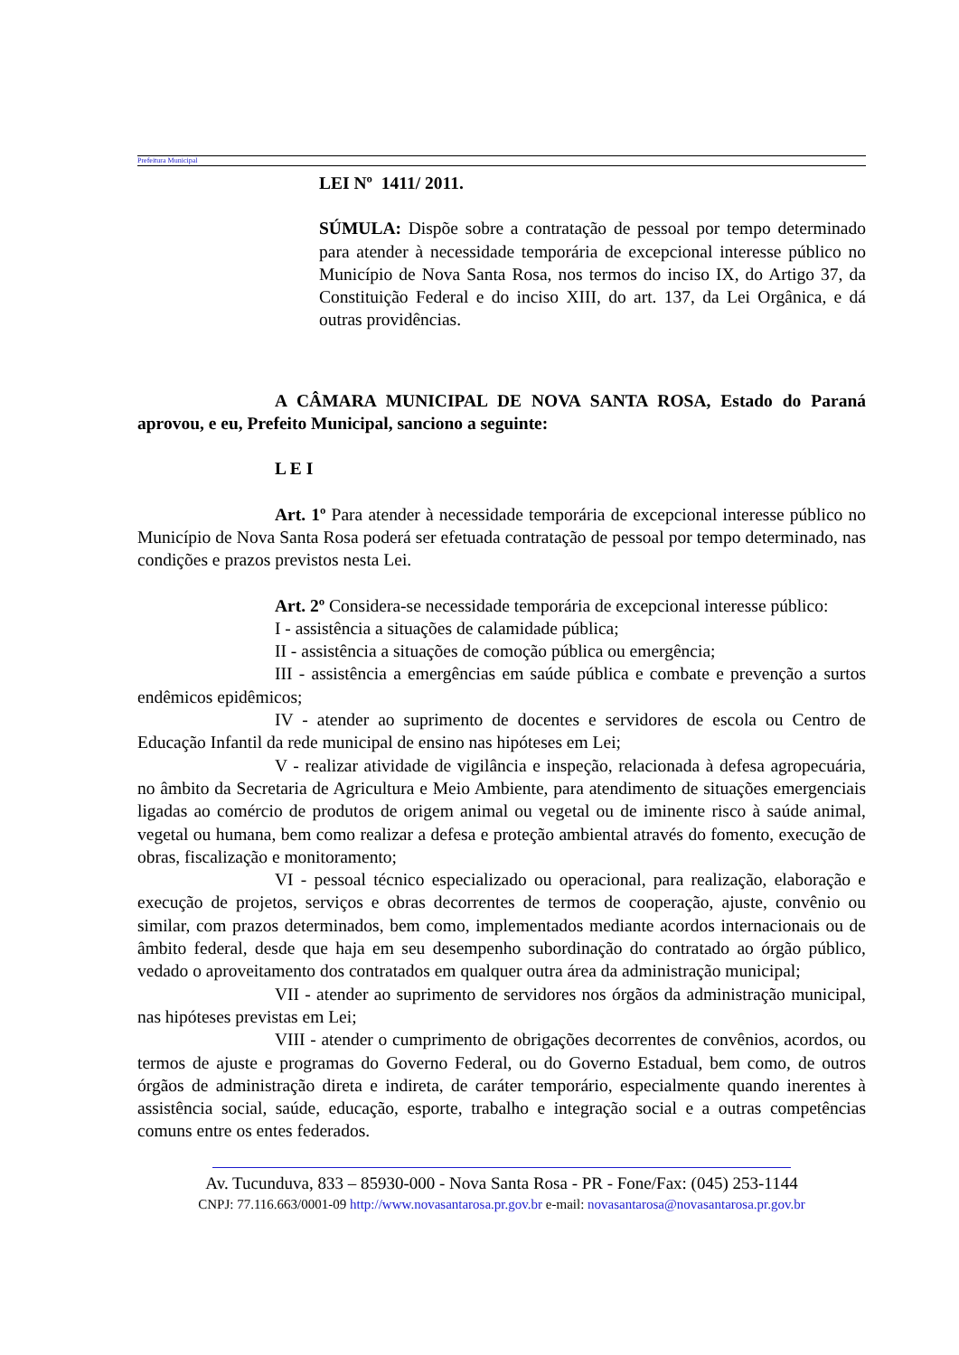Prefeitura Municipal
LEI Nº 1411/ 2011.
SÚMULA: Dispõe sobre a contratação de pessoal por tempo determinado para atender à necessidade temporária de excepcional interesse público no Município de Nova Santa Rosa, nos termos do inciso IX, do Artigo 37, da Constituição Federal e do inciso XIII, do art. 137, da Lei Orgânica, e dá outras providências.
A CÂMARA MUNICIPAL DE NOVA SANTA ROSA, Estado do Paraná aprovou, e eu, Prefeito Municipal, sanciono a seguinte:
L E I
Art. 1º Para atender à necessidade temporária de excepcional interesse público no Município de Nova Santa Rosa poderá ser efetuada contratação de pessoal por tempo determinado, nas condições e prazos previstos nesta Lei.
Art. 2º Considera-se necessidade temporária de excepcional interesse público:
I - assistência a situações de calamidade pública;
II - assistência a situações de comoção pública ou emergência;
III - assistência a emergências em saúde pública e combate e prevenção a surtos endêmicos epidêmicos;
IV - atender ao suprimento de docentes e servidores de escola ou Centro de Educação Infantil da rede municipal de ensino nas hipóteses em Lei;
V - realizar atividade de vigilância e inspeção, relacionada à defesa agropecuária, no âmbito da Secretaria de Agricultura e Meio Ambiente, para atendimento de situações emergenciais ligadas ao comércio de produtos de origem animal ou vegetal ou de iminente risco à saúde animal, vegetal ou humana, bem como realizar a defesa e proteção ambiental através do fomento, execução de obras, fiscalização e monitoramento;
VI - pessoal técnico especializado ou operacional, para realização, elaboração e execução de projetos, serviços e obras decorrentes de termos de cooperação, ajuste, convênio ou similar, com prazos determinados, bem como, implementados mediante acordos internacionais ou de âmbito federal, desde que haja em seu desempenho subordinação do contratado ao órgão público, vedado o aproveitamento dos contratados em qualquer outra área da administração municipal;
VII - atender ao suprimento de servidores nos órgãos da administração municipal, nas hipóteses previstas em Lei;
VIII - atender o cumprimento de obrigações decorrentes de convênios, acordos, ou termos de ajuste e programas do Governo Federal, ou do Governo Estadual, bem como, de outros órgãos de administração direta e indireta, de caráter temporário, especialmente quando inerentes à assistência social, saúde, educação, esporte, trabalho e integração social e a outras competências comuns entre os entes federados.
Av. Tucunduva, 833 – 85930-000 - Nova Santa Rosa - PR - Fone/Fax: (045) 253-1144
CNPJ: 77.116.663/0001-09 http://www.novasantarosa.pr.gov.br e-mail: novasantarosa@novasantarosa.pr.gov.br